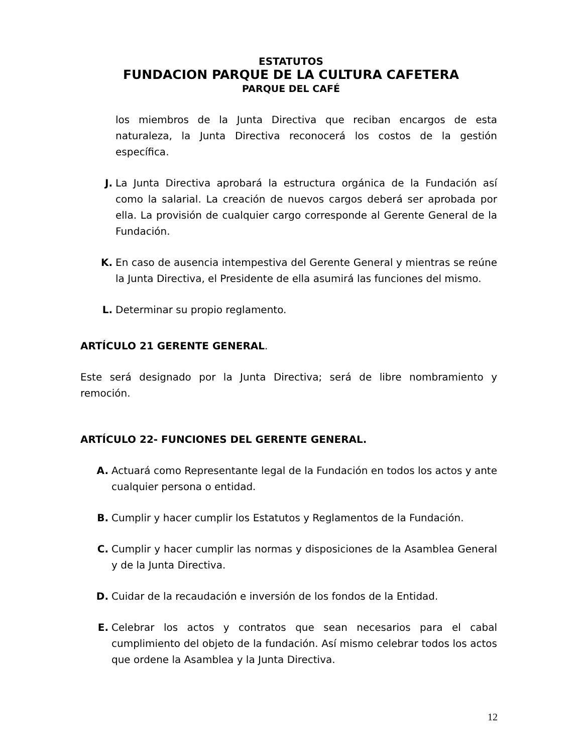ESTATUTOS
FUNDACION PARQUE DE LA CULTURA CAFETERA
PARQUE DEL CAFÉ
los miembros de la Junta Directiva que reciban encargos de esta naturaleza, la Junta Directiva reconocerá los costos de la gestión específica.
J. La Junta Directiva aprobará la estructura orgánica de la Fundación así como la salarial. La creación de nuevos cargos deberá ser aprobada por ella. La provisión de cualquier cargo corresponde al Gerente General de la Fundación.
K. En caso de ausencia intempestiva del Gerente General y mientras se reúne la Junta Directiva, el Presidente de ella asumirá las funciones del mismo.
L. Determinar su propio reglamento.
ARTÍCULO 21 GERENTE GENERAL.
Este será designado por la Junta Directiva; será de libre nombramiento y remoción.
ARTÍCULO 22- FUNCIONES DEL GERENTE GENERAL.
A. Actuará como Representante legal de la Fundación en todos los actos y ante cualquier persona o entidad.
B. Cumplir y hacer cumplir los Estatutos y Reglamentos de la Fundación.
C. Cumplir y hacer cumplir las normas y disposiciones de la Asamblea General y de la Junta Directiva.
D. Cuidar de la recaudación e inversión de los fondos de la Entidad.
E. Celebrar los actos y contratos que sean necesarios para el cabal cumplimiento del objeto de la fundación. Así mismo celebrar todos los actos que ordene la Asamblea y la Junta Directiva.
12